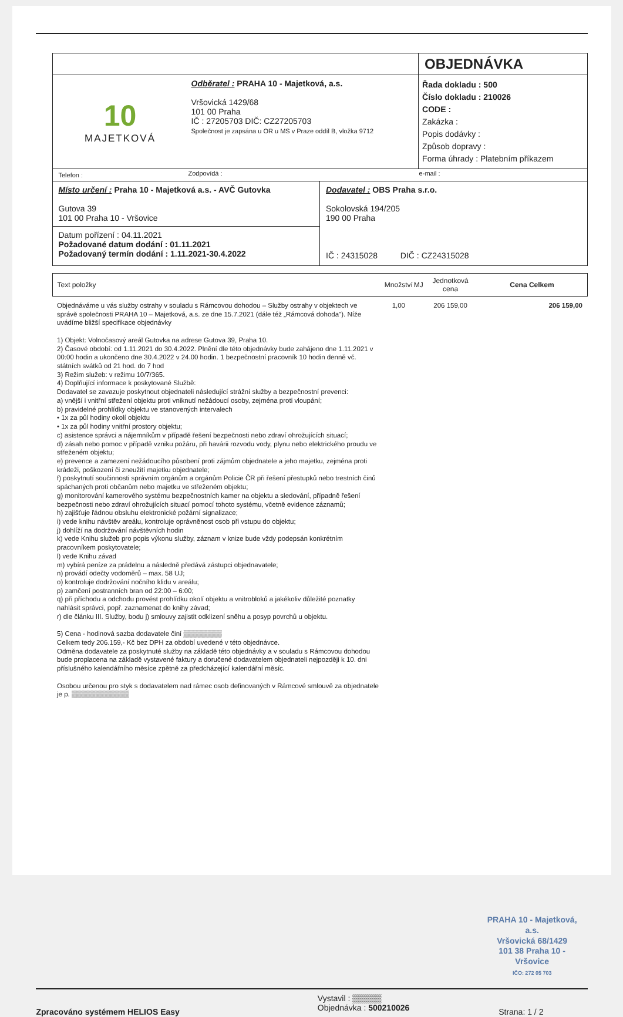| | | OBJEDNÁVKA |
| 10 MAJETKOVÁ | Odběratel : PRAHA 10 - Majetková, a.s. Vršovická 1429/68 101 00 Praha IČ : 27205703 DIČ: CZ27205703 Společnost je zapsána u OR u MS v Praze oddíl B, vložka 9712 | Řada dokladu : 500 Číslo dokladu : 210026 CODE : Zakázka : Popis dodávky : Způsob dopravy : Forma úhrady : Platebním příkazem |
| Telefon : | Zodpovídá : | e-mail : |
| Místo určení : Praha 10 - Majetková a.s. - AVČ Gutovka Gutova 39 101 00 Praha 10 - Vršovice Datum pořízení : 04.11.2021 Požadované datum dodání : 01.11.2021 Požadovaný termín dodání : 1.11.2021-30.4.2022 | Dodavatel : OBS Praha s.r.o. Sokolovská 194/205 190 00 Praha IČ : 24315028 DIČ : CZ24315028 |
| Text položky | Množství | MJ | Jednotková cena | Cena Celkem |
| --- | --- | --- | --- | --- |
| Objednáváme u vás služby ostrahy v souladu s Rámcovou dohodou – Služby ostrahy v objektech ve správě společnosti PRAHA 10 – Majetková, a.s. ze dne 15.7.2021 (dále též „Rámcová dohoda"). Níže uvádíme bližší specifikace objednávky 1) Objekt: Volnočasový areál Gutovka na adrese Gutova 39, Praha 10. 2) Časové období: od 1.11.2021 do 30.4.2022. Plnění dle této objednávky bude zahájeno dne 1.11.2021 v 00:00 hodin a ukončeno dne 30.4.2022 v 24.00 hodin. 1 bezpečnostní pracovník 10 hodin denně vč. státních svátků od 21 hod. do 7 hod 3) Režim služeb: v režimu 10/7/365. 4) Doplňující informace k poskytované Službě: Dodavatel se zavazuje poskytnout objednateli následující strážní služby a bezpečnostní prevenci: a) vnější i vnitřní střežení objektu proti vniknutí nežádoucí osoby, zejména proti vloupání; b) pravidelné prohlídky objektu ve stanovených intervalech • 1x za půl hodiny okolí objektu • 1x za půl hodiny vnitřní prostory objektu; c) asistence správci a nájemníkům v případě řešení bezpečnosti nebo zdraví ohrožujících situací; d) zásah nebo pomoc v případě vzniku požáru, při havárii rozvodu vody, plynu nebo elektrického proudu ve střeženém objektu; e) prevence a zamezení nežádoucího působení proti zájmům objednatele a jeho majetku, zejména proti krádeži, poškození či zneužití majetku objednatele; f) poskytnutí součinnosti správním orgánům a orgánům Policie ČR při řešení přestupků nebo trestních činů spáchaných proti občanům nebo majetku ve střeženém objektu; g) monitorování kamerového systému bezpečnostních kamer na objektu a sledování, případně řešení bezpečnosti nebo zdraví ohrožujících situací pomocí tohoto systému, včetně evidence záznamů; h) zajišťuje řádnou obsluhu elektronické požární signalizace; i) vede knihu návštěv areálu, kontroluje oprávněnost osob při vstupu do objektu; j) dohlíží na dodržování návštěvních hodin k) vede Knihu služeb pro popis výkonu služby, záznam v knize bude vždy podepsán konkrétním pracovníkem poskytovatele; l) vede Knihu závad m) vybírá peníze za prádelnu a následně předává zástupci objednavatele; n) provádí odečty vodoměrů – max. 58 UJ; o) kontroluje dodržování nočního klidu v areálu; p) zamčení postranních bran od 22:00 – 6:00; q) při příchodu a odchodu provést prohlídku okolí objektu a vnitrobloků a jakékoliv důležité poznatky nahlásit správci, popř. zaznamenat do knihy závad; r) dle článku III. Služby, bodu j) smlouvy zajistit odklizení sněhu a posyp povrchů u objektu. 5) Cena - hodinová sazba dodavatele činí ▒▒▒▒▒▒▒▒ Celkem tedy 206.159,- Kč bez DPH za období uvedené v této objednávce. Odměna dodavatele za poskytnuté služby na základě této objednávky a v souladu s Rámcovou dohodou bude proplacena na základě vystavené faktury a doručené dodavatelem objednateli nejpozději k 10. dni příslušného kalendářního měsíce zpětně za předcházející kalendářní měsíc. Osobou určenou pro styk s dodavatelem nad rámec osob definovaných v Rámcové smlouvě za objednatele je p. ▒▒▒▒▒▒▒▒▒▒▒▒ | 1,00 | | 206 159,00 | 206 159,00 PRAHA 10 - Majetková, a.s. Vršovická 68/1429 101 38 Praha 10 - Vršovice IČO: 272 05 703 |
| Zpracováno systémem HELIOS Easy | Vystavil : ▒▒▒▒▒ Objednávka : 500210026 | Strana: 1 / 2 |